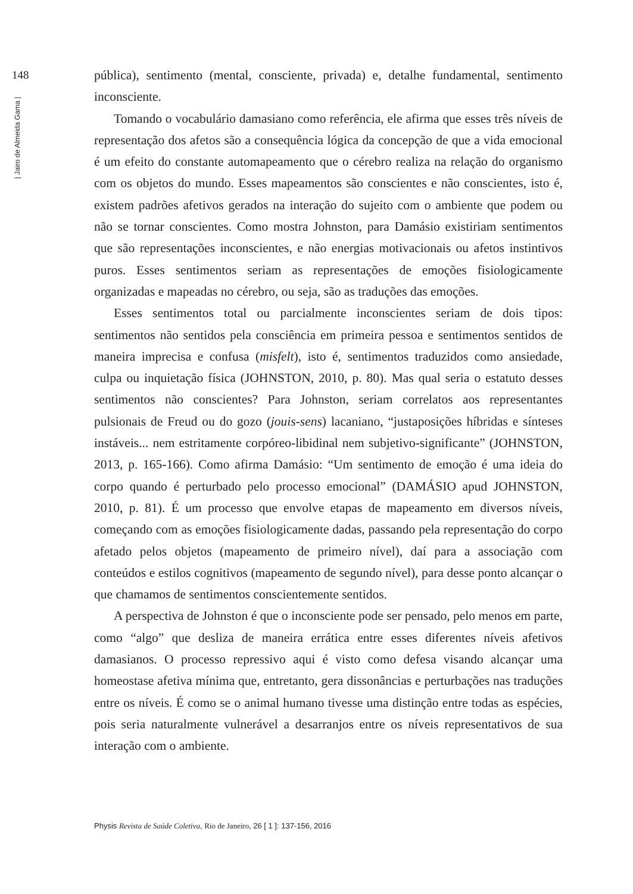148
| Jairo de Almeida Gama |
pública), sentimento (mental, consciente, privada) e, detalhe fundamental, sentimento inconsciente.
Tomando o vocabulário damasiano como referência, ele afirma que esses três níveis de representação dos afetos são a consequência lógica da concepção de que a vida emocional é um efeito do constante automapeamento que o cérebro realiza na relação do organismo com os objetos do mundo. Esses mapeamentos são conscientes e não conscientes, isto é, existem padrões afetivos gerados na interação do sujeito com o ambiente que podem ou não se tornar conscientes. Como mostra Johnston, para Damásio existiriam sentimentos que são representações inconscientes, e não energias motivacionais ou afetos instintivos puros. Esses sentimentos seriam as representações de emoções fisiologicamente organizadas e mapeadas no cérebro, ou seja, são as traduções das emoções.
Esses sentimentos total ou parcialmente inconscientes seriam de dois tipos: sentimentos não sentidos pela consciência em primeira pessoa e sentimentos sentidos de maneira imprecisa e confusa (misfelt), isto é, sentimentos traduzidos como ansiedade, culpa ou inquietação física (JOHNSTON, 2010, p. 80). Mas qual seria o estatuto desses sentimentos não conscientes? Para Johnston, seriam correlatos aos representantes pulsionais de Freud ou do gozo (jouis-sens) lacaniano, “justaposições híbridas e sínteses instáveis... nem estritamente corpóreo-libidinal nem subjetivo-significante” (JOHNSTON, 2013, p. 165-166). Como afirma Damásio: “Um sentimento de emoção é uma ideia do corpo quando é perturbado pelo processo emocional” (DAMÁSIO apud JOHNSTON, 2010, p. 81). É um processo que envolve etapas de mapeamento em diversos níveis, começando com as emoções fisiologicamente dadas, passando pela representação do corpo afetado pelos objetos (mapeamento de primeiro nível), daí para a associação com conteúdos e estilos cognitivos (mapeamento de segundo nível), para desse ponto alcançar o que chamamos de sentimentos conscientemente sentidos.
A perspectiva de Johnston é que o inconsciente pode ser pensado, pelo menos em parte, como “algo” que desliza de maneira errática entre esses diferentes níveis afetivos damasianos. O processo repressivo aqui é visto como defesa visando alcançar uma homeostase afetiva mínima que, entretanto, gera dissonâncias e perturbações nas traduções entre os níveis. É como se o animal humano tivesse uma distinção entre todas as espécies, pois seria naturalmente vulnerável a desarranjos entre os níveis representativos de sua interação com o ambiente.
Physis Revista de Saúde Coletiva, Rio de Janeiro, 26 [ 1 ]: 137-156, 2016